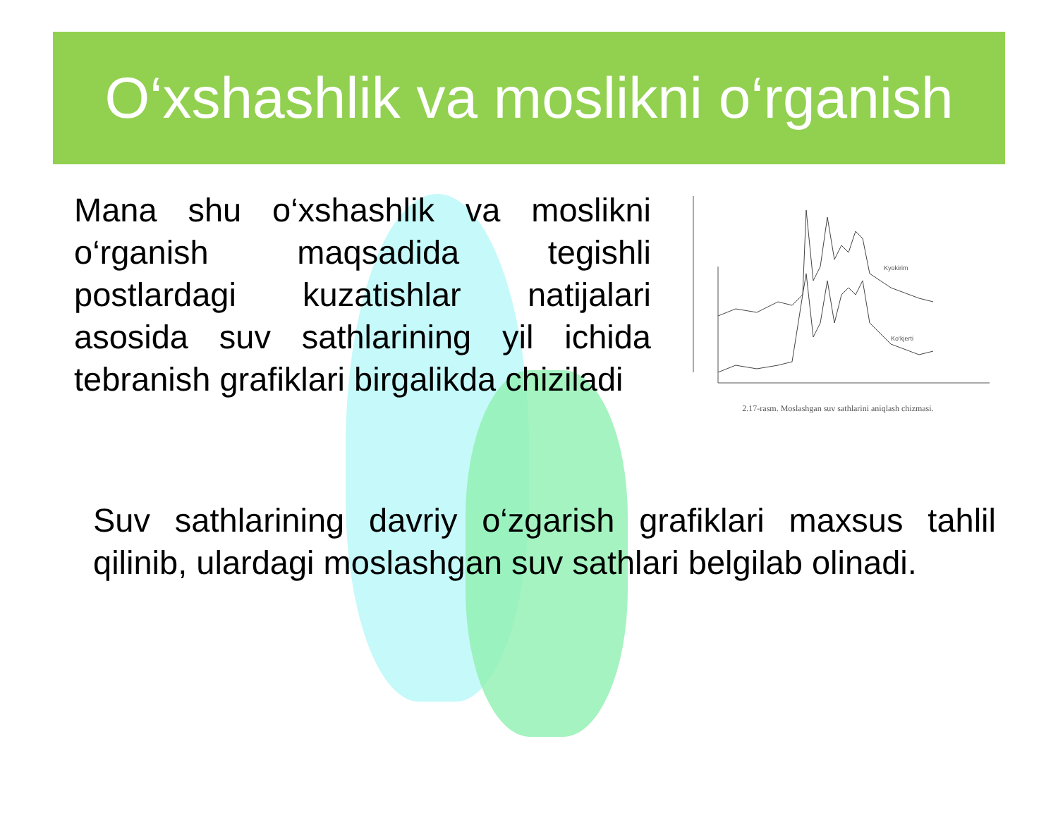O‘xshashlik va moslikni o‘rganish
Mana shu o‘xshashlik va moslikni o‘rganish maqsadida tegishli postlardagi kuzatishlar natijalari asosida suv sathlarining yil ichida tebranish grafiklari birgalikda chiziladi
Kyokirim
Ko‘kjerti
2.17-rasm. Moslashgan suv sathlarini aniqlash chizmasi.
Suv sathlarining davriy o‘zgarish grafiklari maxsus tahlil qilinib, ulardagi moslashgan suv sathlari belgilab olinadi.